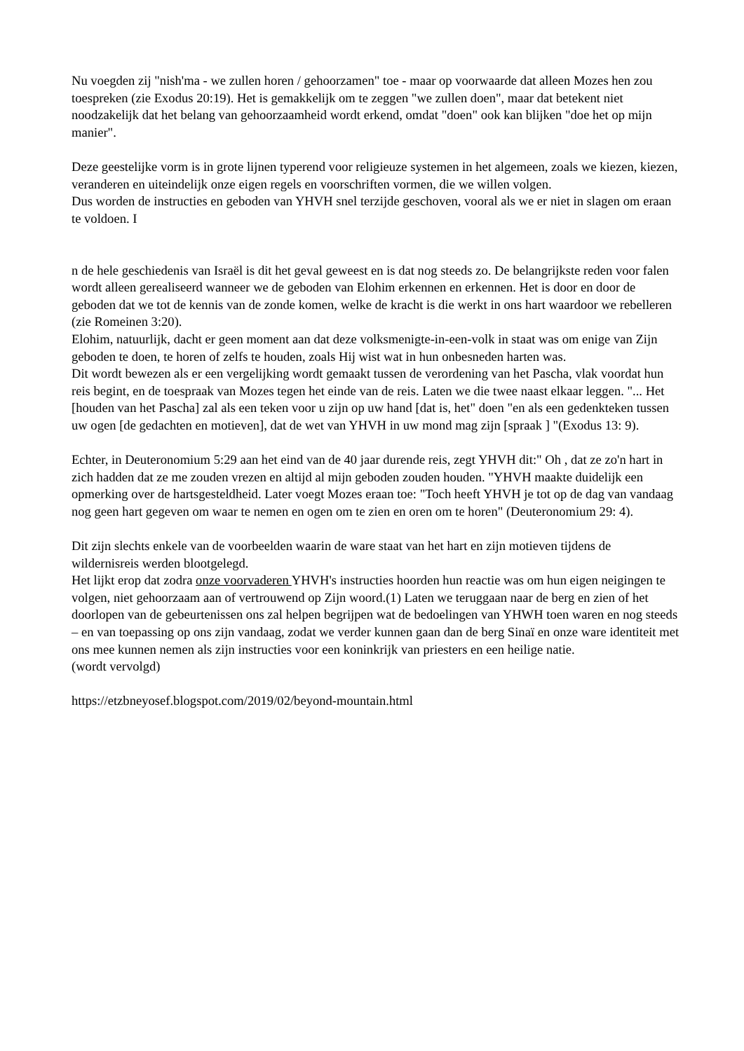Nu voegden zij "nish'ma - we zullen horen / gehoorzamen" toe - maar op voorwaarde dat alleen Mozes hen zou toespreken (zie Exodus 20:19). Het is gemakkelijk om te zeggen "we zullen doen", maar dat betekent niet noodzakelijk dat het belang van gehoorzaamheid wordt erkend, omdat "doen" ook kan blijken "doe het op mijn manier".
Deze geestelijke vorm is in grote lijnen typerend voor religieuze systemen in het algemeen, zoals we kiezen, kiezen, veranderen en uiteindelijk onze eigen regels en voorschriften vormen, die we willen volgen.
Dus worden de instructies en geboden van YHVH snel terzijde geschoven, vooral als we er niet in slagen om eraan te voldoen. I
n de hele geschiedenis van Israël is dit het geval geweest en is dat nog steeds zo. De belangrijkste reden voor falen wordt alleen gerealiseerd wanneer we de geboden van Elohim erkennen en erkennen. Het is door en door de geboden dat we tot de kennis van de zonde komen, welke de kracht is die werkt in ons hart waardoor we rebelleren (zie Romeinen 3:20).
Elohim, natuurlijk, dacht er geen moment aan dat deze volksmenigte-in-een-volk in staat was om enige van Zijn geboden te doen, te horen of zelfs te houden, zoals Hij wist wat in hun onbesneden harten was.
Dit wordt bewezen als er een vergelijking wordt gemaakt tussen de verordening van het Pascha, vlak voordat hun reis begint, en de toespraak van Mozes tegen het einde van de reis. Laten we die twee naast elkaar leggen. "... Het [houden van het Pascha] zal als een teken voor u zijn op uw hand [dat is, het" doen "en als een gedenkteken tussen uw ogen [de gedachten en motieven], dat de wet van YHVH in uw mond mag zijn [spraak ] "(Exodus 13: 9).
Echter, in Deuteronomium 5:29 aan het eind van de 40 jaar durende reis, zegt YHVH dit:" Oh , dat ze zo'n hart in zich hadden dat ze me zouden vrezen en altijd al mijn geboden zouden houden. "YHVH maakte duidelijk een opmerking over de hartsgesteldheid. Later voegt Mozes eraan toe: "Toch heeft YHVH je tot op de dag van vandaag nog geen hart gegeven om waar te nemen en ogen om te zien en oren om te horen" (Deuteronomium 29: 4).
Dit zijn slechts enkele van de voorbeelden waarin de ware staat van het hart en zijn motieven tijdens de wildernisreis werden blootgelegd.
Het lijkt erop dat zodra onze voorvaderen YHVH's instructies hoorden hun reactie was om hun eigen neigingen te volgen, niet gehoorzaam aan of vertrouwend op Zijn woord.(1) Laten we teruggaan naar de berg en zien of het doorlopen van de gebeurtenissen ons zal helpen begrijpen wat de bedoelingen van YHWH toen waren en nog steeds – en van toepassing op ons zijn vandaag, zodat we verder kunnen gaan dan de berg Sinaï en onze ware identiteit met ons mee kunnen nemen als zijn instructies voor een koninkrijk van priesters en een heilige natie.
(wordt vervolgd)
https://etzbneyosef.blogspot.com/2019/02/beyond-mountain.html